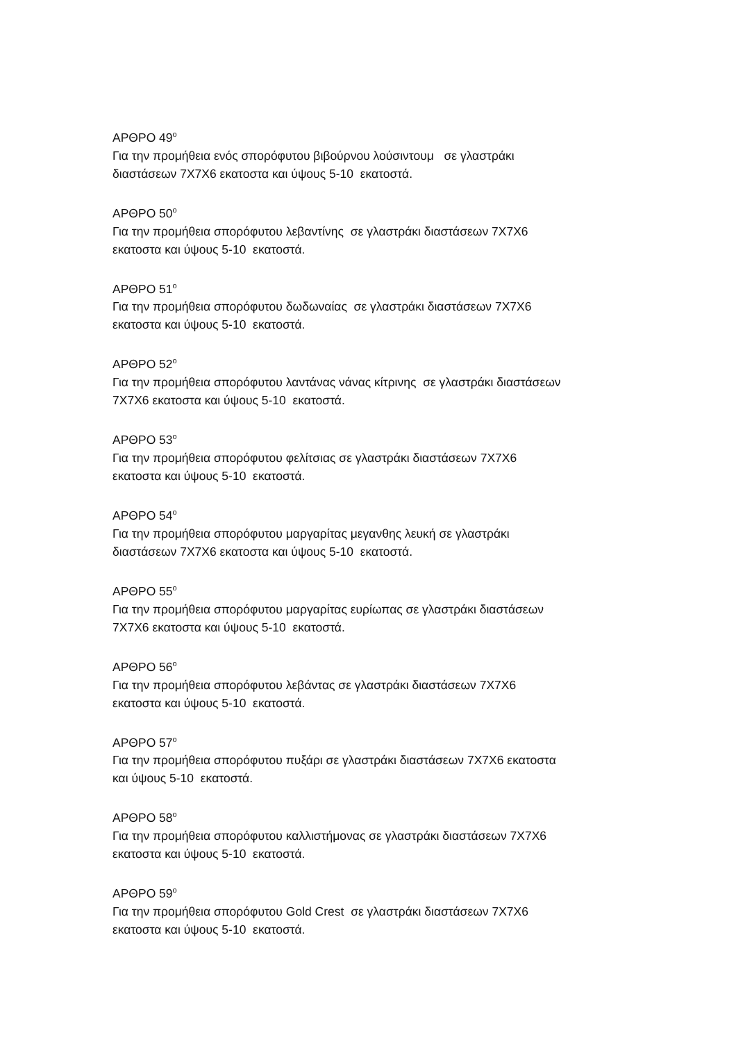ΑΡΘΡΟ 49<sup>ο</sup>
Για την προμήθεια ενός σπορόφυτου βιβούρνου λούσιντουμ σε γλαστράκι
διαστάσεων 7Χ7Χ6 εκατοστα και ύψους 5-10 εκατοστά.
ΑΡΘΡΟ 50<sup>ο</sup>
Για την προμήθεια σπορόφυτου λεβαντίνης σε γλαστράκι διαστάσεων 7Χ7Χ6
εκατοστα και ύψους 5-10 εκατοστά.
ΑΡΘΡΟ 51<sup>ο</sup>
Για την προμήθεια σπορόφυτου δωδωναίας σε γλαστράκι διαστάσεων 7Χ7Χ6
εκατοστα και ύψους 5-10 εκατοστά.
ΑΡΘΡΟ 52<sup>ο</sup>
Για την προμήθεια σπορόφυτου λαντάνας νάνας κίτρινης σε γλαστράκι διαστάσεων
7Χ7Χ6 εκατοστα και ύψους 5-10 εκατοστά.
ΑΡΘΡΟ 53<sup>ο</sup>
Για την προμήθεια σπορόφυτου φελίτσιας σε γλαστράκι διαστάσεων 7Χ7Χ6
εκατοστα και ύψους 5-10 εκατοστά.
ΑΡΘΡΟ 54<sup>ο</sup>
Για την προμήθεια σπορόφυτου μαργαρίτας μεγανθης λευκή σε γλαστράκι
διαστάσεων 7Χ7Χ6 εκατοστα και ύψους 5-10 εκατοστά.
ΑΡΘΡΟ 55<sup>ο</sup>
Για την προμήθεια σπορόφυτου μαργαρίτας ευρίωπας σε γλαστράκι διαστάσεων
7Χ7Χ6 εκατοστα και ύψους 5-10 εκατοστά.
ΑΡΘΡΟ 56<sup>ο</sup>
Για την προμήθεια σπορόφυτου λεβάντας σε γλαστράκι διαστάσεων 7Χ7Χ6
εκατοστα και ύψους 5-10 εκατοστά.
ΑΡΘΡΟ 57<sup>ο</sup>
Για την προμήθεια σπορόφυτου πυξάρι σε γλαστράκι διαστάσεων 7Χ7Χ6 εκατοστα
και ύψους 5-10 εκατοστά.
ΑΡΘΡΟ 58<sup>ο</sup>
Για την προμήθεια σπορόφυτου καλλιστήμονας σε γλαστράκι διαστάσεων 7Χ7Χ6
εκατοστα και ύψους 5-10 εκατοστά.
ΑΡΘΡΟ 59<sup>ο</sup>
Για την προμήθεια σπορόφυτου Gold Crest σε γλαστράκι διαστάσεων 7Χ7Χ6
εκατοστα και ύψους 5-10 εκατοστά.